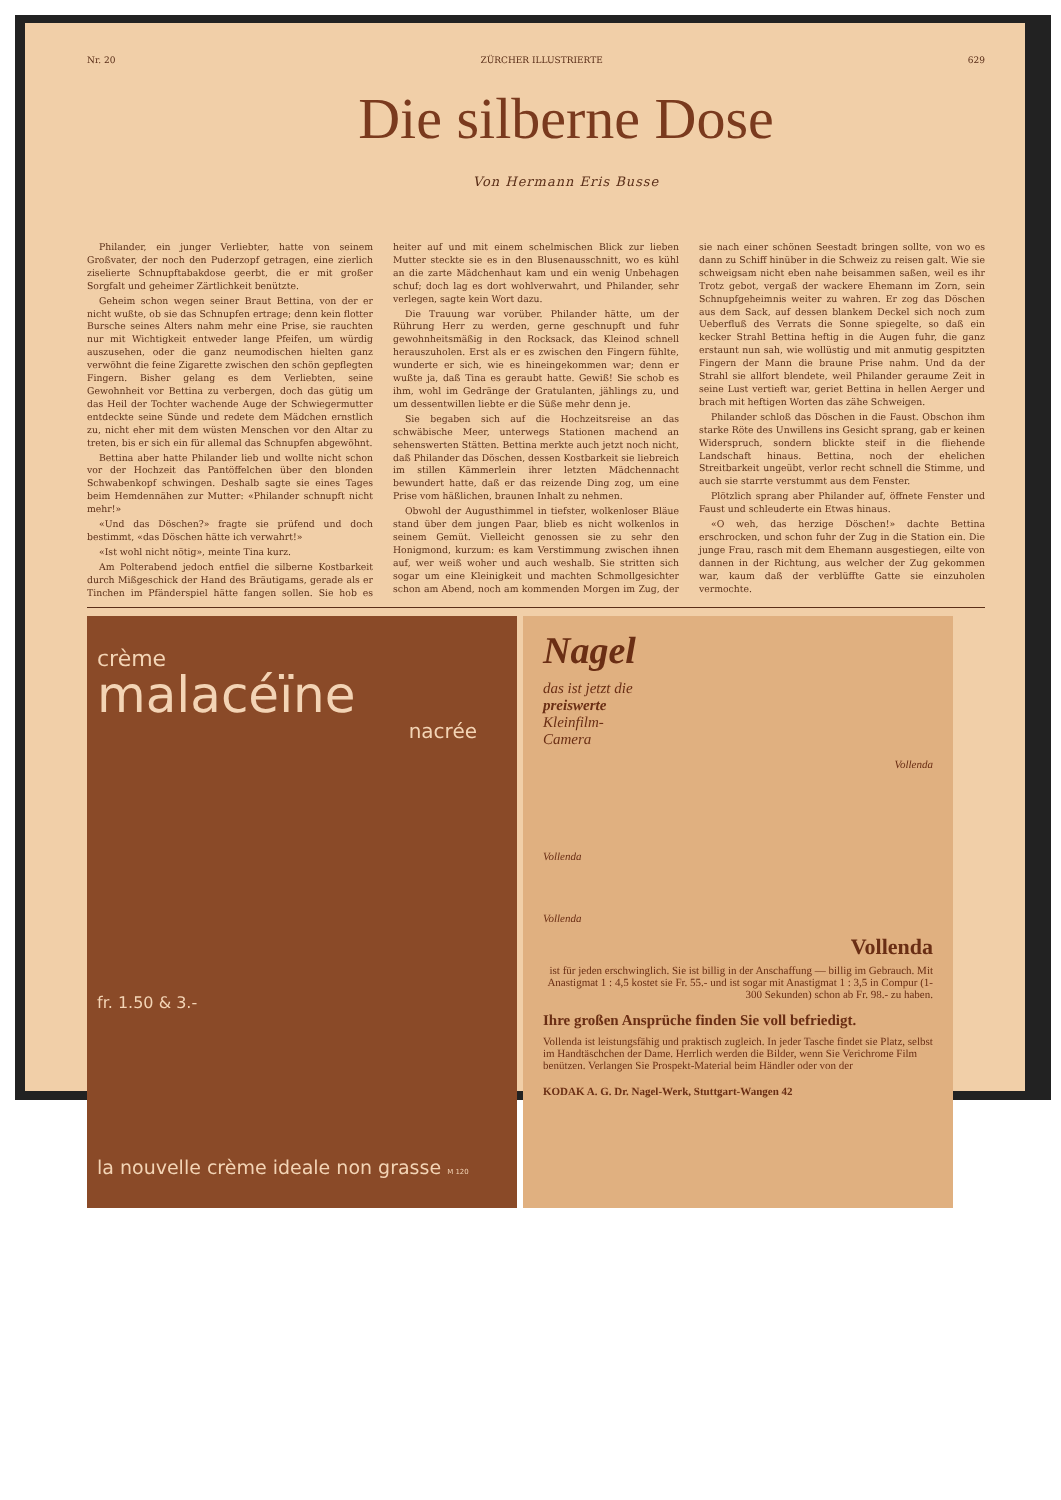Nr. 20 ZÜRCHER ILLUSTRIERTE 629
Die silberne Dose
Von Hermann Eris Busse
Philander, ein junger Verliebter, hatte von seinem Großvater, der noch den Puderzopf getragen, eine zierlich ziselierte Schnupftabakdose geerbt, die er mit großer Sorgfalt und geheimer Zärtlichkeit benützte.
Geheim schon wegen seiner Braut Bettina, von der er nicht wußte, ob sie das Schnupfen ertrage; denn kein flotter Bursche seines Alters nahm mehr eine Prise, sie rauchten nur mit Wichtigkeit entweder lange Pfeifen, um würdig auszusehen, oder die ganz neumodischen hielten ganz verwöhnt die feine Zigarette zwischen den schön gepflegten Fingern. Bisher gelang es dem Verliebten, seine Gewohnheit vor Bettina zu verbergen, doch das gütig um das Heil der Tochter wachende Auge der Schwiegermutter entdeckte seine Sünde und redete dem Mädchen ernstlich zu, nicht eher mit dem wüsten Menschen vor den Altar zu treten, bis er sich ein für allemal das Schnupfen abgewöhnt.
Bettina aber hatte Philander lieb und wollte nicht schon vor der Hochzeit das Pantöffelchen über den blonden Schwabenkopf schwingen. Deshalb sagte sie eines Tages beim Hemdennähen zur Mutter: «Philander schnupft nicht mehr!»
«Und das Döschen?» fragte sie prüfend und doch bestimmt, «das Döschen hätte ich verwahrt!»
«Ist wohl nicht nötig», meinte Tina kurz.
Am Polterabend jedoch entfiel die silberne Kostbarkeit durch Mißgeschick der Hand des Bräutigams, gerade als er Tinchen im Pfänderspiel hätte fangen sollen. Sie hob es heiter auf und mit einem schelmischen Blick zur lieben Mutter steckte sie es in den Blusenausschnitt, wo es kühl an die zarte Mädchenhaut kam und ein wenig Unbehagen schuf; doch lag es dort wohlverwahrt, und Philander, sehr verlegen, sagte kein Wort dazu.
Die Trauung war vorüber. Philander hätte, um der Rührung Herr zu werden, gerne geschnupft und fuhr gewohnheitsmäßig in den Rocksack, das Kleinod schnell herauszuholen. Erst als er es zwischen den Fingern fühlte, wunderte er sich, wie es hineingekommen war; denn er wußte ja, daß Tina es geraubt hatte. Gewiß! Sie schob es ihm, wohl im Gedränge der Gratulanten, jählings zu, und um dessentwillen liebte er die Süße mehr denn je.
Sie begaben sich auf die Hochzeitsreise an das schwäbische Meer, unterwegs Stationen machend an sehenswerten Stätten. Bettina merkte auch jetzt noch nicht, daß Philander das Döschen, dessen Kostbarkeit sie liebreich im stillen Kämmerlein ihrer letzten Mädchennacht bewundert hatte, daß er das reizende Ding zog, um eine Prise vom häßlichen, braunen Inhalt zu nehmen.
Obwohl der Augusthimmel in tiefster, wolkenloser Bläue stand über dem jungen Paar, blieb es nicht wolkenlos in seinem Gemüt. Vielleicht genossen sie zu sehr den Honigmond, kurzum: es kam Verstimmung zwischen ihnen auf, wer weiß woher und auch weshalb. Sie stritten sich sogar um eine Kleinigkeit und machten Schmollgesichter schon am Abend, noch am kommenden Morgen im Zug, der sie nach einer schönen Seestadt bringen sollte, von wo es dann zu Schiff hinüber in die Schweiz zu reisen galt. Wie sie schweigsam nicht eben nahe beisammen saßen, weil es ihr Trotz gebot, vergaß der wackere Ehemann im Zorn, sein Schnupfgeheimnis weiter zu wahren. Er zog das Döschen aus dem Sack, auf dessen blankem Deckel sich noch zum Ueberfluß des Verrats die Sonne spiegelte, so daß ein kecker Strahl Bettina heftig in die Augen fuhr, die ganz erstaunt nun sah, wie wollüstig und mit anmutig gespitzten Fingern der Mann die braune Prise nahm. Und da der Strahl sie allfort blendete, weil Philander geraume Zeit in seine Lust vertieft war, geriet Bettina in hellen Aerger und brach mit heftigen Worten das zähe Schweigen.
Philander schloß das Döschen in die Faust. Obschon ihm starke Röte des Unwillens ins Gesicht sprang, gab er keinen Widerspruch, sondern blickte steif in die fliehende Landschaft hinaus. Bettina, noch der ehelichen Streitbarkeit ungeübt, verlor recht schnell die Stimme, und auch sie starrte verstummt aus dem Fenster.
Plötzlich sprang aber Philander auf, öffnete Fenster und Faust und schleuderte ein Etwas hinaus.
«O weh, das herzige Döschen!» dachte Bettina erschrocken, und schon fuhr der Zug in die Station ein. Die junge Frau, rasch mit dem Ehemann ausgestiegen, eilte von dannen in der Richtung, aus welcher der Zug gekommen war, kaum daß der verblüffte Gatte sie einzuholen vermochte.
crème
malacéïne
nacrée
fr. 1.50 & 3.-
la nouvelle crème ideale non grasse M 120
Nagel
das ist jetzt die
preiswerte
Kleinfilm-
Camera
Vollenda
Vollenda
Vollenda
Vollenda
ist für jeden erschwinglich. Sie ist billig in der Anschaffung — billig im Gebrauch. Mit Anastigmat 1 : 4,5 kostet sie Fr. 55.- und ist sogar mit Anastigmat 1 : 3,5 in Compur (1-300 Sekunden) schon ab Fr. 98.- zu haben.
Ihre großen Ansprüche finden Sie voll befriedigt.
Vollenda ist leistungsfähig und praktisch zugleich. In jeder Tasche findet sie Platz, selbst im Handtäschchen der Dame. Herrlich werden die Bilder, wenn Sie Verichrome Film benützen. Verlangen Sie Prospekt-Material beim Händler oder von der
KODAK A. G. Dr. Nagel-Werk, Stuttgart-Wangen 42